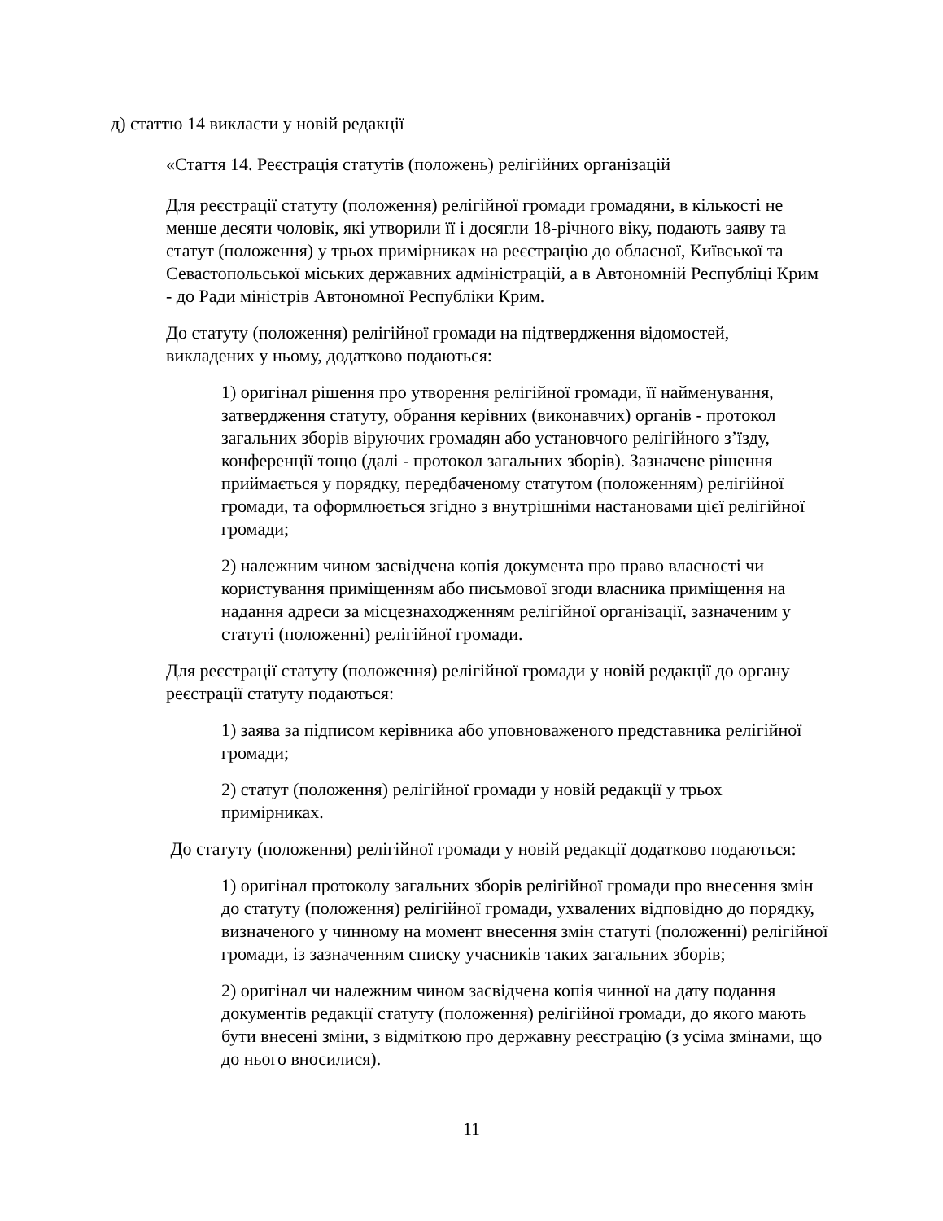д) статтю 14 викласти у новій редакції
«Стаття 14. Реєстрація статутів (положень) релігійних організацій
Для реєстрації статуту (положення) релігійної громади громадяни, в кількості не менше десяти чоловік, які утворили її і досягли 18-річного віку, подають заяву та статут (положення) у трьох примірниках на реєстрацію до обласної, Київської та Севастопольської міських державних адміністрацій, а в Автономній Республіці Крим - до Ради міністрів Автономної Республіки Крим.
До статуту (положення) релігійної громади на підтвердження відомостей, викладених у ньому, додатково подаються:
1) оригінал рішення про утворення релігійної громади, її найменування, затвердження статуту, обрання керівних (виконавчих) органів - протокол загальних зборів віруючих громадян або установчого релігійного з’їзду, конференції тощо (далі - протокол загальних зборів). Зазначене рішення приймається у порядку, передбаченому статутом (положенням) релігійної громади, та оформлюється згідно з внутрішніми настановами цієї релігійної громади;
2) належним чином засвідчена копія документа про право власності чи користування приміщенням або письмової згоди власника приміщення на надання адреси за місцезнаходженням релігійної організації, зазначеним у статуті (положенні) релігійної громади.
Для реєстрації статуту (положення) релігійної громади у новій редакції до органу реєстрації статуту подаються:
1) заява за підписом керівника або уповноваженого представника релігійної громади;
2) статут (положення) релігійної громади у новій редакції у трьох примірниках.
До статуту (положення) релігійної громади у новій редакції додатково подаються:
1) оригінал протоколу загальних зборів релігійної громади про внесення змін до статуту (положення) релігійної громади, ухвалених відповідно до порядку, визначеного у чинному на момент внесення змін статуті (положенні) релігійної громади, із зазначенням списку учасників таких загальних зборів;
2) оригінал чи належним чином засвідчена копія чинної на дату подання документів редакції статуту (положення) релігійної громади, до якого мають бути внесені зміни, з відміткою про державну реєстрацію (з усіма змінами, що до нього вносилися).
11